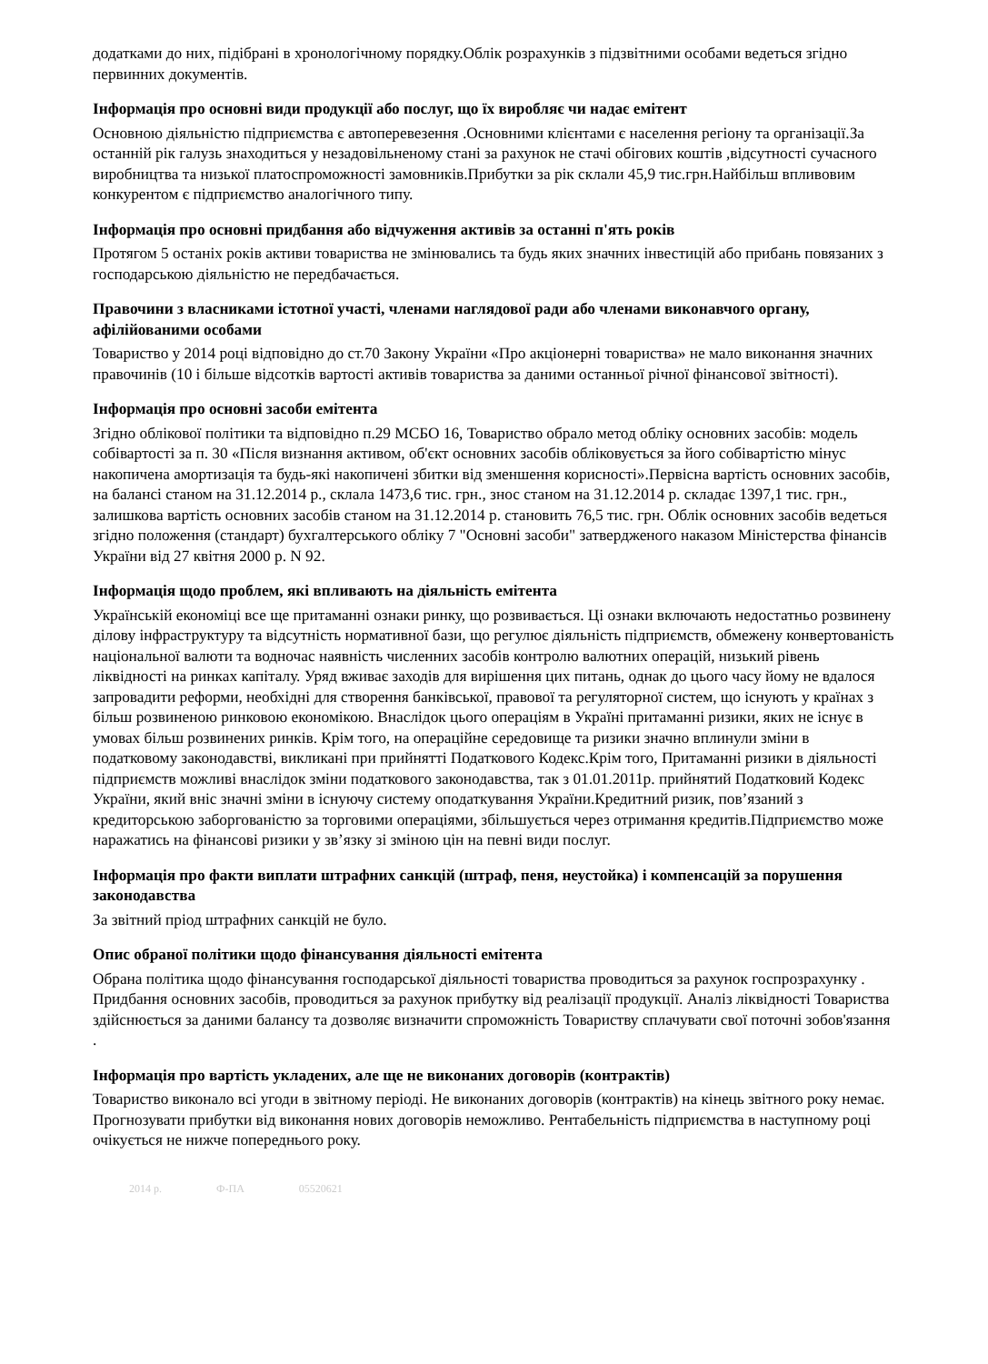додатками до них, підібрані в хронологічному порядку.Облік розрахунків з підзвітними особами ведеться згідно первинних документів.
Інформація про основні види продукції або послуг, що їх виробляє чи надає емітент
Основною діяльністю підприємства є автоперевезення .Основними клієнтами є населення регіону та організації.За останній рік галузь знаходиться у незадовільненому стані за рахунок не стачі обігових коштів ,відсутності сучасного виробництва та низької платоспроможності замовників.Прибутки за рік склали 45,9 тис.грн.Найбільш впливовим конкурентом є підприємство аналогічного типу.
Інформація про основні придбання або відчуження активів за останні п'ять років
Протягом 5 останіх років активи товариства не змінювались та будь яких значних інвестицій або прибань повязаних з господарською діяльністю не передбачається.
Правочини з власниками істотної участі, членами наглядової ради або членами виконавчого органу, афілійованими особами
Товариство у 2014 році відповідно до ст.70 Закону України «Про акціонерні товариства» не мало виконання значних правочинів (10 і більше відсотків вартості активів товариства за даними останньої річної фінансової звітності).
Інформація про основні засоби емітента
Згідно облікової політики та відповідно п.29 МСБО 16, Товариство обрало метод обліку основних засобів: модель собівартості за п. 30 «Після визнання активом, об'єкт основних засобів обліковується за його собівартістю мінус накопичена амортизація та будь-які накопичені збитки від зменшення корисності».Первісна вартість основних засобів, на балансі станом на 31.12.2014 р., склала 1473,6 тис. грн., знос станом на 31.12.2014 р. складає 1397,1 тис. грн., залишкова вартість основних засобів станом на 31.12.2014 р. становить 76,5 тис. грн. Облік основних засобів ведеться згідно положення (стандарт) бухгалтерського обліку 7 "Основні засоби" затвердженого наказом Міністерства фінансів України від 27 квітня 2000 р. N 92.
Інформація щодо проблем, які впливають на діяльність емітента
Українській економіці все ще притаманні ознаки ринку, що розвивається. Ці ознаки включають недостатньо розвинену ділову інфраструктуру та відсутність нормативної бази, що регулює діяльність підприємств, обмежену конвертованість національної валюти та водночас наявність численних засобів контролю валютних операцій, низький рівень ліквідності на ринках капіталу. Уряд вживає заходів для вирішення цих питань, однак до цього часу йому не вдалося запровадити реформи, необхідні для створення банківської, правової та регуляторної систем, що існують у країнах з більш розвиненою ринковою економікою. Внаслідок цього операціям в Україні притаманні ризики, яких не існує в умовах більш розвинених ринків. Крім того, на операційне середовище та ризики значно вплинули зміни в податковому законодавстві, викликані при прийнятті Податкового Кодекс.Крім того, Притаманні ризики в діяльності підприємств можливі внаслідок зміни податкового законодавства, так з 01.01.2011р. прийнятий Податковий Кодекс України, який вніс значні зміни в існуючу систему оподаткування України.Кредитний ризик, пов’язаний з кредиторською заборгованістю за торговими операціями, збільшується через отримання кредитів.Підприємство може наражатись на фінансові ризики у зв’язку зі зміною цін на певні види послуг.
Інформація про факти виплати штрафних санкцій (штраф, пеня, неустойка) і компенсацій за порушення законодавства
За звітний пріод штрафних санкцій не було.
Опис обраної політики щодо фінансування діяльності емітента
Обрана політика щодо фінансування господарської діяльності товариства проводиться за рахунок госпрозрахунку . Придбання основних засобів, проводиться за рахунок прибутку від реалізації продукції. Аналіз ліквідності Товариства здійснюється за даними балансу та дозволяє визначити спроможність Товариству сплачувати свої поточні зобов'язання .
Інформація про вартість укладених, але ще не виконаних договорів (контрактів)
Товариство виконало всі угоди в звітному періоді. Не виконаних договорів (контрактів) на кінець звітного року немає. Прогнозувати прибутки від виконання нових договорів неможливо. Рентабельність підприємства в наступному році очікується не нижче попереднього року.
2014 р. Ф-ПА 05520621